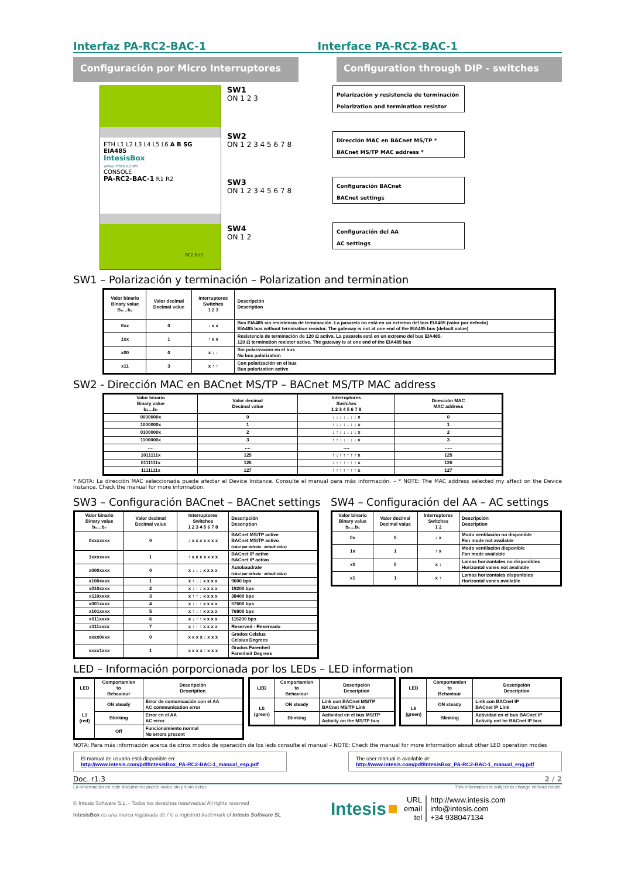Interfaz PA-RC2-BAC-1 Interface PA-RC2-BAC-1
Configuración por Micro Interruptores Configuration through DIP - switches
ETH L1 L2 L3 L4 L5 L6 A B SG EIA485
IntesisBox
www.intesis.com
CONSOLE
PA-RC2-BAC-1 R1 R2
RC2 BUS
SW1
ON 1 2 3
SW2
ON 1 2 3 4 5 6 7 8
SW3
ON 1 2 3 4 5 6 7 8
SW4
ON 1 2
Polarización y resistencia de terminación
Polarization and termination resistor
Dirección MAC en BACnet MS/TP *
BACnet MS/TP MAC address *
Configuración BACnet
BACnet settings
Configuración del AA
AC settings
SW1 – Polarización y terminación – Polarization and termination
| Valor binario Binary value B₀…b₂ | Valor decimal Decimal value | Interruptores Switches 1 2 3 | Descripción Description |
| --- | --- | --- | --- |
| 0xx | 0 | ↓ x x | Bus EIA485 sin resistencia de terminación. La pasarela no está en un extremo del bus EIA485 (valor por defecto) EIA485 bus without termination resistor. The gateway is not at one end of the EIA485 bus (default value) |
| 1xx | 1 | ↑ x x | Resistencia de terminación de 120 Ω activa. La pasarela está en un extremo del bus EIA485. 120 Ω termination resistor active. The gateway is at one end of the EIA485 bus |
| x00 | 0 | x ↓ ↓ | Sin polarización en el bus No bus polarization |
| x11 | 3 | x ↑ ↑ | Con polarización en el bus Bus polarization active |
SW2 - Dirección MAC en BACnet MS/TP – BACnet MS/TP MAC address
| Valor binario Binary value b₀…b₇ | Valor decimal Decimal value | Interruptores Switches 1 2 3 4 5 6 7 8 | Dirección MAC MAC address |
| --- | --- | --- | --- |
| 0000000x | 0 | ↓ ↓ ↓ ↓ ↓ ↓ ↓ x | 0 |
| 1000000x | 1 | ↑ ↓ ↓ ↓ ↓ ↓ ↓ x | 1 |
| 0100000x | 2 | ↓ ↑ ↓ ↓ ↓ ↓ ↓ x | 2 |
| 1100000x | 3 | ↑ ↑ ↓ ↓ ↓ ↓ ↓ x | 3 |
| …. | …. | …. | ….. |
| 1011111x | 125 | ↑ ↓ ↑ ↑ ↑ ↑ ↑ x | 125 |
| 0111111x | 126 | ↓ ↑ ↑ ↑ ↑ ↑ ↑ x | 126 |
| 1111111x | 127 | ↑ ↑ ↑ ↑ ↑ ↑ ↑ x | 127 |
* NOTA: La dirección MAC seleccionada puede afectar el Device Instance. Consulte el manual para más información. – * NOTE: The MAC address selected my affect on the Device Instance. Check the manual for more information.
SW3 – Configuración BACnet – BACnet settings
| Valor binario Binary value b₀…b₇ | Valor decimal Decimal value | Interruptores Switches 1 2 3 4 5 6 7 8 | Descripción Description |
| --- | --- | --- | --- |
| 0xxxxxxx | 0 | ↓ x x x x x x x | BACnet MS/TP active BACnet MS/TP activo (valor por defecto - default value) |
| 1xxxxxxx | 1 | ↑ x x x x x x x | BACnet IP active BACnet IP activo |
| x000xxxx | 0 | x ↓ ↓ ↓ x x x x | Autobaudrate (valor por defecto - default value) |
| x100xxxx | 1 | x ↑ ↓ ↓ x x x x | 9600 bps |
| x010xxxx | 2 | x ↓ ↑ ↓ x x x x | 19200 bps |
| x110xxxx | 3 | x ↑ ↑ ↓ x x x x | 38400 bps |
| x001xxxx | 4 | x ↓ ↓ ↑ x x x x | 57600 bps |
| x101xxxx | 5 | x ↑ ↓ ↑ x x x x | 76800 bps |
| x011xxxx | 6 | x ↓ ↑ ↑ x x x x | 115200 bps |
| x111xxxx | 7 | x ↑ ↑ ↑ x x x x | Reserved - Reservado |
| xxxx0xxx | 0 | x x x x ↓ x x x | Grados Celsius Celsius Degrees |
| xxxx1xxx | 1 | x x x x ↑ x x x | Grados Farenheit Farenheit Degrees |
SW4 – Configuración del AA – AC settings
| Valor binario Binary value b₀…b₁ | Valor decimal Decimal value | Interruptores Switches 1 2 | Descripción Description |
| --- | --- | --- | --- |
| 0x | 0 | ↓ x | Modo ventilación no disponible Fan mode not available |
| 1x | 1 | ↑ x | Modo ventilación disponible Fan mode available |
| x0 | 0 | x ↓ | Lamas horizontales no disponibles Horizontal vanes not available |
| x1 | 1 | x ↑ | Lamas horizontales disponibles Horizontal vanes available |
LED – Información porporcionada por los LEDs – LED information
| LED | Comportamien to Behaviour | Descripción Description |
| --- | --- | --- |
| L1 (red) | ON steady | Error de comunicación con el AA AC communication error |
| | Blinking | Error en el AA AC error |
| | Off | Funcionamiento normal No errors present |
| LED | Comportamien to Behaviour | Descripción Description |
| --- | --- | --- |
| L5 (green) | ON steady | Link con BACnet MS/TP BACnet MS/TP Link |
| | Blinking | Actividad en el bus MS/TP Activity on the MS/TP bus |
| LED | Comportamien to Behaviour | Descripción Description |
| --- | --- | --- |
| L6 (green) | ON steady | Link con BACnet IP BACnet IP Link |
| | Blinking | Actividad en el bus BACnet IP Activity ont he BACnet IP bus |
NOTA: Para más información acerca de otros modos de operación de los leds consulte el manual – NOTE: Check the manual for more information about other LED operation modes
El manual de usuario está disponible en:
http://www.intesis.com/pdf/IntesisBox_PA-RC2-BAC-1_manual_esp.pdf
The user manual is available at:
http://www.intesis.com/pdf/IntesisBox_PA-RC2-BAC-1_manual_eng.pdf
Doc. r1.3 2 / 2
La información en este documento puede variar sin previo aviso. This information is subject to change without notice.
© Intesis Software S.L. - Todos los derechos reservados/ All rights reserved
IntesisBox es una marca registrada de / is a registred trademark of Intesis Software SL
Intesis
URL
email
tel
http://www.intesis.com
info@intesis.com
+34 938047134